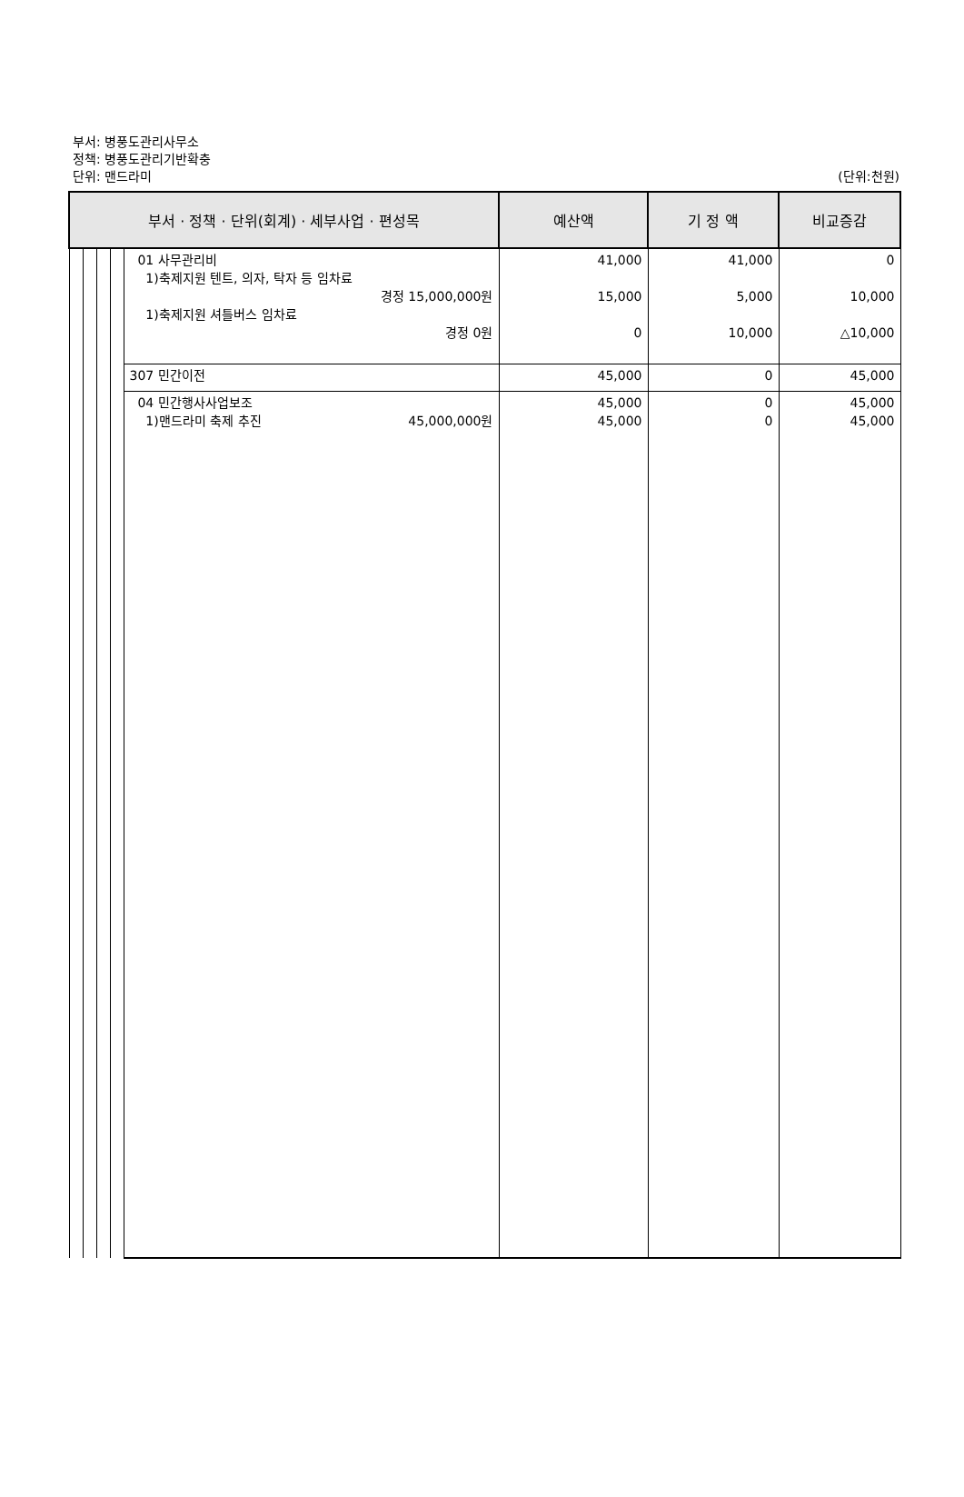부서: 병풍도관리사무소
정책: 병풍도관리기반확충
단위: 맨드라미
(단위:천원)
| 부서 · 정책 · 단위(회계) · 세부사업 · 편성목 | | | | | 예산액 | 기 정 액 | 비교증감 |
| --- | --- | --- | --- | --- | --- | --- | --- |
| | | | | 01 사무관리비 1)축제지원 텐트, 의자, 탁자 등 임차료 경정 15,000,000원 1)축제지원 셔틀버스 임차료 경정 0원 | 41,000 15,000 0 | 41,000 5,000 10,000 | 0 10,000 △10,000 |
| | | | | 307 민간이전 | 45,000 | 0 | 45,000 |
| | | | | 04 민간행사사업보조 1)맨드라미 축제 추진 45,000,000원 | 45,000 45,000 | 0 0 | 45,000 45,000 |